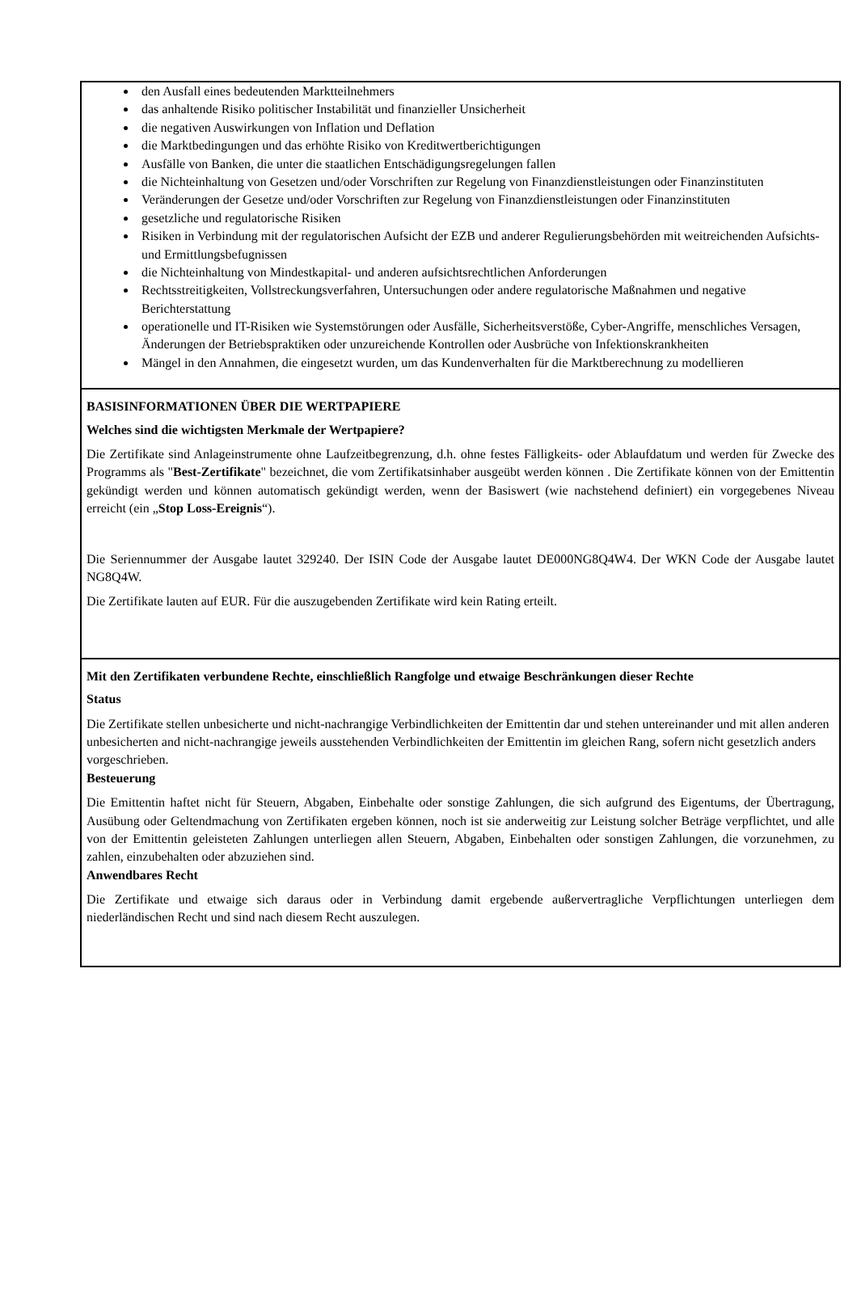den Ausfall eines bedeutenden Marktteilnehmers
das anhaltende Risiko politischer Instabilität und finanzieller Unsicherheit
die negativen Auswirkungen von Inflation und Deflation
die Marktbedingungen und das erhöhte Risiko von Kreditwertberichtigungen
Ausfälle von Banken, die unter die staatlichen Entschädigungsregelungen fallen
die Nichteinhaltung von Gesetzen und/oder Vorschriften zur Regelung von Finanzdienstleistungen oder Finanzinstituten
Veränderungen der Gesetze und/oder Vorschriften zur Regelung von Finanzdienstleistungen oder Finanzinstituten
gesetzliche und regulatorische Risiken
Risiken in Verbindung mit der regulatorischen Aufsicht der EZB und anderer Regulierungsbehörden mit weitreichenden Aufsichts- und Ermittlungsbefugnissen
die Nichteinhaltung von Mindestkapital- und anderen aufsichtsrechtlichen Anforderungen
Rechtsstreitigkeiten, Vollstreckungsverfahren, Untersuchungen oder andere regulatorische Maßnahmen und negative Berichterstattung
operationelle und IT-Risiken wie Systemstörungen oder Ausfälle, Sicherheitsverstöße, Cyber-Angriffe, menschliches Versagen, Änderungen der Betriebspraktiken oder unzureichende Kontrollen oder Ausbrüche von Infektionskrankheiten
Mängel in den Annahmen, die eingesetzt wurden, um das Kundenverhalten für die Marktberechnung zu modellieren
BASISINFORMATIONEN ÜBER DIE WERTPAPIERE
Welches sind die wichtigsten Merkmale der Wertpapiere?
Die Zertifikate sind Anlageinstrumente ohne Laufzeitbegrenzung, d.h. ohne festes Fälligkeits- oder Ablaufdatum und werden für Zwecke des Programms als "Best-Zertifikate" bezeichnet, die vom Zertifikatsinhaber ausgeübt werden können . Die Zertifikate können von der Emittentin gekündigt werden und können automatisch gekündigt werden, wenn der Basiswert (wie nachstehend definiert) ein vorgegebenes Niveau erreicht (ein „Stop Loss-Ereignis“).
Die Seriennummer der Ausgabe lautet 329240. Der ISIN Code der Ausgabe lautet DE000NG8Q4W4. Der WKN Code der Ausgabe lautet NG8Q4W.
Die Zertifikate lauten auf EUR. Für die auszugebenden Zertifikate wird kein Rating erteilt.
Mit den Zertifikaten verbundene Rechte, einschließlich Rangfolge und etwaige Beschränkungen dieser Rechte
Status
Die Zertifikate stellen unbesicherte und nicht-nachrangige Verbindlichkeiten der Emittentin dar und stehen untereinander und mit allen anderen unbesicherten and nicht-nachrangige jeweils ausstehenden Verbindlichkeiten der Emittentin im gleichen Rang, sofern nicht gesetzlich anders vorgeschrieben.
Besteuerung
Die Emittentin haftet nicht für Steuern, Abgaben, Einbehalte oder sonstige Zahlungen, die sich aufgrund des Eigentums, der Übertragung, Ausübung oder Geltendmachung von Zertifikaten ergeben können, noch ist sie anderweitig zur Leistung solcher Beträge verpflichtet, und alle von der Emittentin geleisteten Zahlungen unterliegen allen Steuern, Abgaben, Einbehalten oder sonstigen Zahlungen, die vorzunehmen, zu zahlen, einzubehalten oder abzuziehen sind.
Anwendbares Recht
Die Zertifikate und etwaige sich daraus oder in Verbindung damit ergebende außervertragliche Verpflichtungen unterliegen dem niederländischen Recht und sind nach diesem Recht auszulegen.